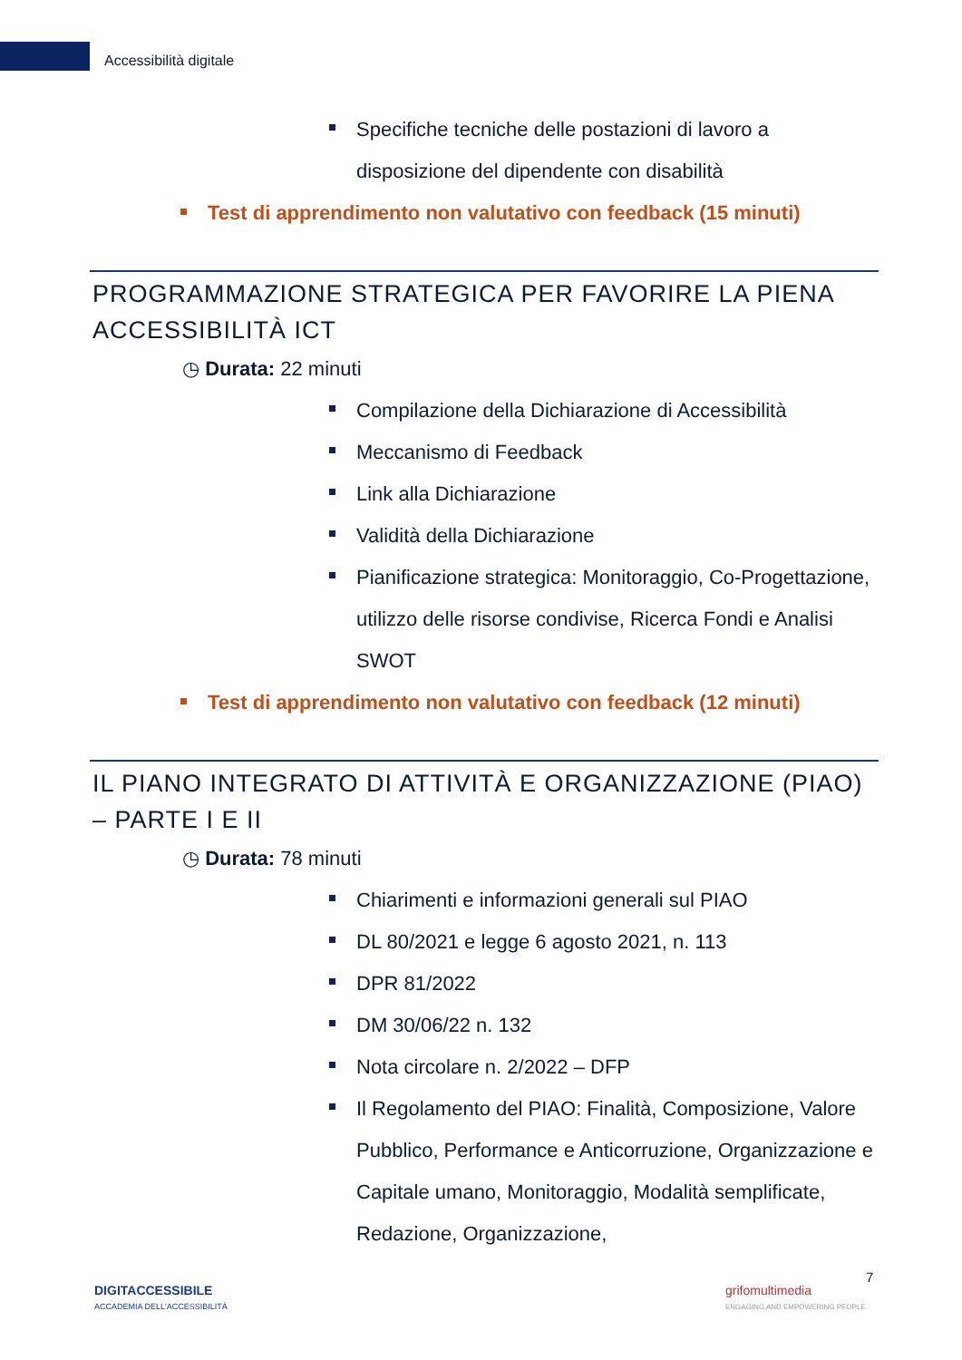Accessibilità digitale
Specifiche tecniche delle postazioni di lavoro a disposizione del dipendente con disabilità
Test di apprendimento non valutativo con feedback (15 minuti)
PROGRAMMAZIONE STRATEGICA PER FAVORIRE LA PIENA ACCESSIBILITÀ ICT
◷ Durata: 22 minuti
Compilazione della Dichiarazione di Accessibilità
Meccanismo di Feedback
Link alla Dichiarazione
Validità della Dichiarazione
Pianificazione strategica: Monitoraggio, Co-Progettazione, utilizzo delle risorse condivise, Ricerca Fondi e Analisi SWOT
Test di apprendimento non valutativo con feedback (12 minuti)
IL PIANO INTEGRATO DI ATTIVITÀ E ORGANIZZAZIONE (PIAO) – PARTE I E II
◷ Durata: 78 minuti
Chiarimenti e informazioni generali sul PIAO
DL 80/2021 e legge 6 agosto 2021, n. 113
DPR 81/2022
DM 30/06/22 n. 132
Nota circolare n. 2/2022 – DFP
Il Regolamento del PIAO: Finalità, Composizione, Valore Pubblico, Performance e Anticorruzione, Organizzazione e Capitale umano, Monitoraggio, Modalità semplificate, Redazione, Organizzazione,
DIGITACCESSIBILE
ACCADEMIA DELL'ACCESSIBILITÀ
grifomultimedia
ENGAGING AND EMPOWERING PEOPLE
7